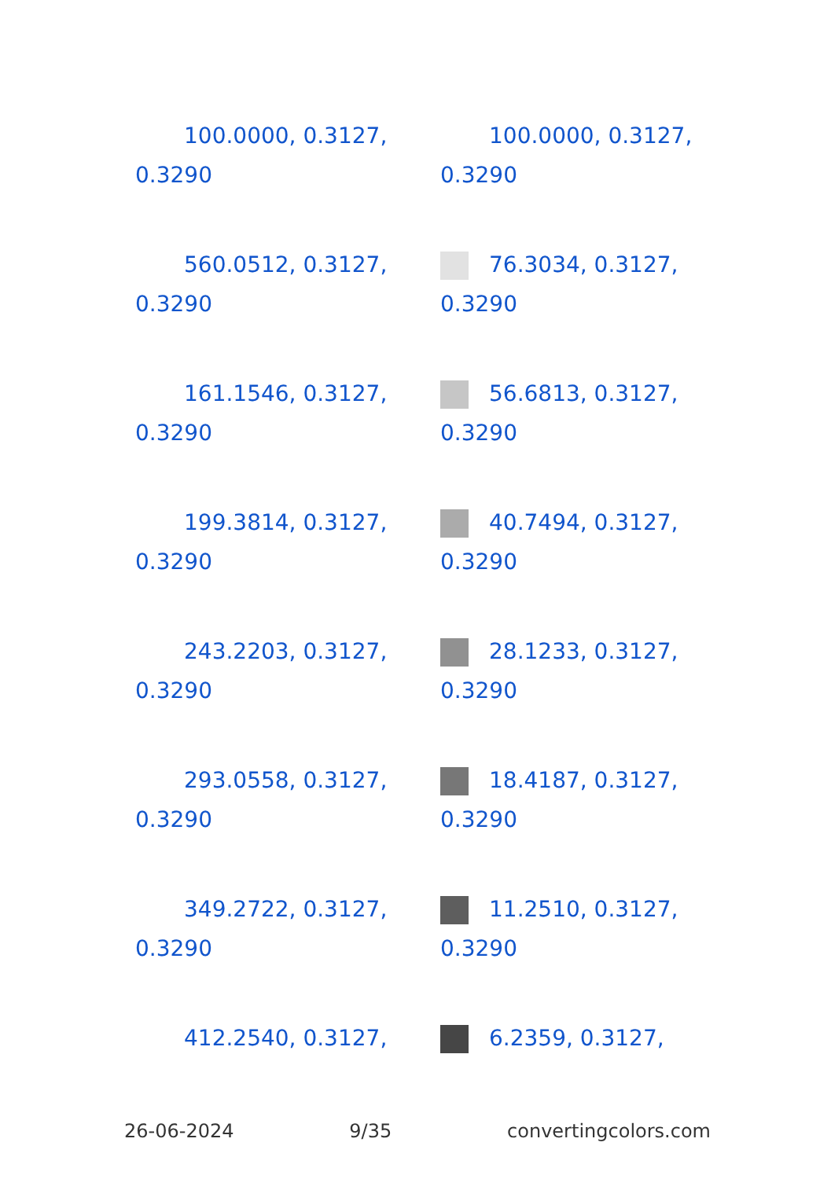100.0000, 0.3127,
0.3290
100.0000, 0.3127,
0.3290
560.0512, 0.3127,
0.3290
76.3034, 0.3127,
0.3290
161.1546, 0.3127,
0.3290
56.6813, 0.3127,
0.3290
199.3814, 0.3127,
0.3290
40.7494, 0.3127,
0.3290
243.2203, 0.3127,
0.3290
28.1233, 0.3127,
0.3290
293.0558, 0.3127,
0.3290
18.4187, 0.3127,
0.3290
349.2722, 0.3127,
0.3290
11.2510, 0.3127,
0.3290
412.2540, 0.3127,
6.2359, 0.3127,
26-06-2024 9/35 convertingcolors.com